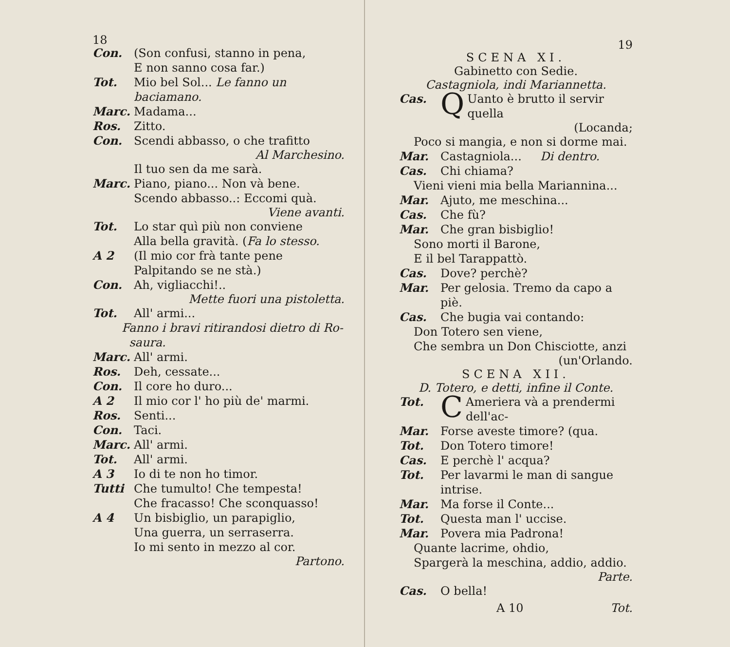18
Con. (Son confusi, stanno in pena,
E non sanno cosa far.)
Tot. Mio bel Sol... Le fanno un baciamano.
Marc. Madama...
Ros. Zitto.
Con. Scendi abbasso, o che trafitto
Al Marchesino.
Il tuo sen da me sarà.
Marc. Piano, piano... Non và bene.
Scendo abbasso..: Eccomi quà.
Viene avanti.
Tot. Lo star quì più non conviene
Alla bella gravità. (Fa lo stesso.
A 2 (Il mio cor frà tante pene
Palpitando se ne stà.)
Con. Ah, vigliacchi!..
Mette fuori una pistoletta.
Tot. All' armi...
Fanno i bravi ritirandosi dietro di Ro-
saura.
Marc. All' armi.
Ros. Deh, cessate...
Con. Il core ho duro...
A 2 Il mio cor l' ho più de' marmi.
Ros. Senti...
Con. Taci.
Marc. All' armi.
Tot. All' armi.
A 3 Io di te non ho timor.
Tutti Che tumulto! Che tempesta!
Che fracasso! Che sconquasso!
A 4 Un bisbiglio, un parapiglio,
Una guerra, un serraserra.
Io mi sento in mezzo al cor.
Partono.
19
SCENA XI.
Gabinetto con Sedie.
Castagniola, indi Mariannetta.
Cas. QUanto è brutto il servir quella
(Locanda;
Poco si mangia, e non si dorme mai.
Mar. Castagniola... Di dentro.
Cas. Chi chiama?
Vieni vieni mia bella Mariannina...
Mar. Ajuto, me meschina...
Cas. Che fù?
Mar. Che gran bisbiglio!
Sono morti il Barone,
E il bel Tarappattò.
Cas. Dove? perchè?
Mar. Per gelosia. Tremo da capo a piè.
Cas. Che bugia vai contando:
Don Totero sen viene,
Che sembra un Don Chisciotte, anzi
(un'Orlando.
SCENA XII.
D. Totero, e detti, infine il Conte.
Tot. CAmeriera và a prendermi dell'ac-
Mar. Forse aveste timore? (qua.
Tot. Don Totero timore!
Cas. E perchè l' acqua?
Tot. Per lavarmi le man di sangue intrise.
Mar. Ma forse il Conte...
Tot. Questa man l' uccise.
Mar. Povera mia Padrona!
Quante lacrime, ohdio,
Spargerà la meschina, addio, addio.
Parte.
Cas. O bella!
A 10 Tot.